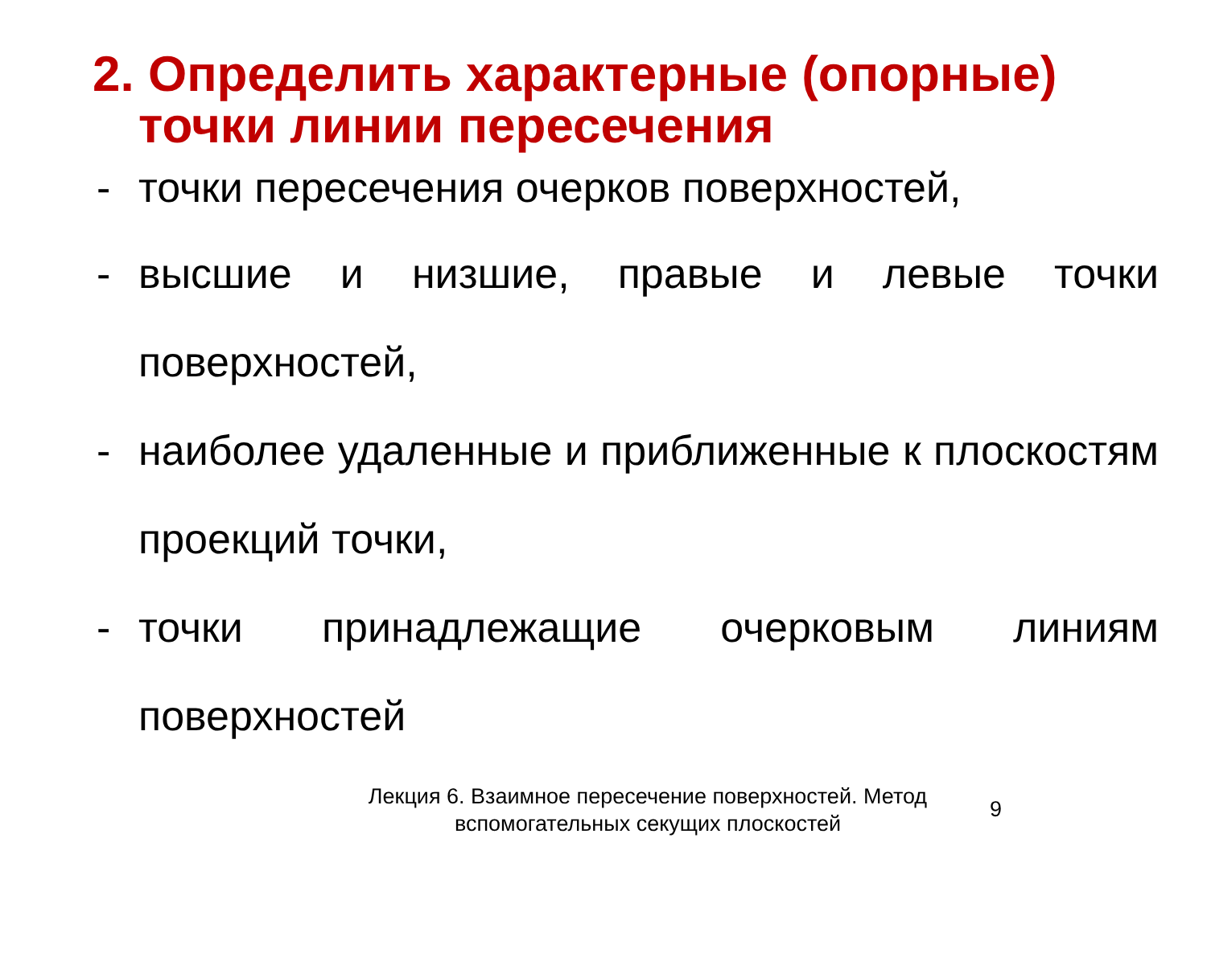2. Определить характерные (опорные)
точки линии пересечения
- точки пересечения очерков поверхностей,
- высшие и низшие, правые и левые точки поверхностей,
- наиболее удаленные и приближенные к плоскостям проекций точки,
- точки принадлежащие очерковым линиям поверхностей
Лекция 6. Взаимное пересечение поверхностей. Метод вспомогательных секущих плоскостей
9